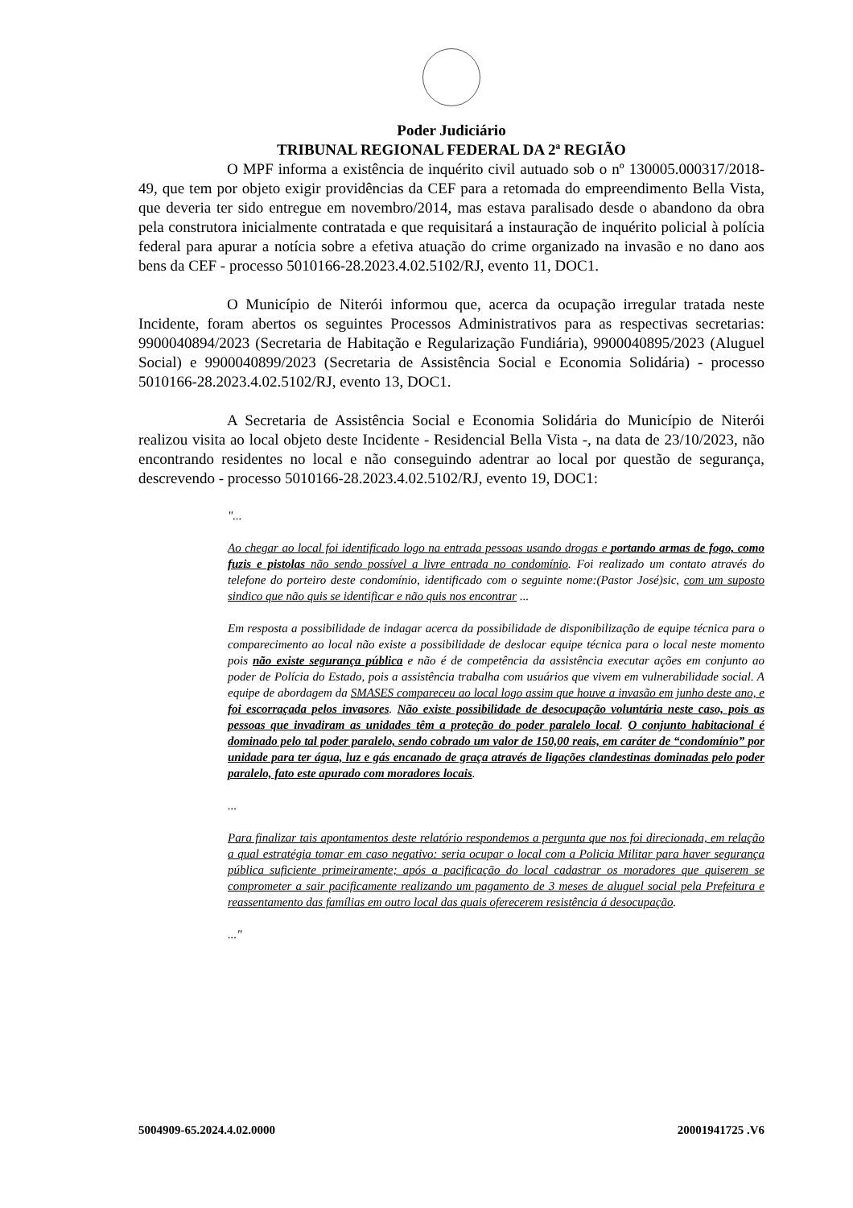Poder Judiciário
TRIBUNAL REGIONAL FEDERAL DA 2ª REGIÃO
O MPF informa a existência de inquérito civil autuado sob o nº 130005.000317/2018-49, que tem por objeto exigir providências da CEF para a retomada do empreendimento Bella Vista, que deveria ter sido entregue em novembro/2014, mas estava paralisado desde o abandono da obra pela construtora inicialmente contratada e que requisitará a instauração de inquérito policial à polícia federal para apurar a notícia sobre a efetiva atuação do crime organizado na invasão e no dano aos bens da CEF - processo 5010166-28.2023.4.02.5102/RJ, evento 11, DOC1.
O Município de Niterói informou que, acerca da ocupação irregular tratada neste Incidente, foram abertos os seguintes Processos Administrativos para as respectivas secretarias: 9900040894/2023 (Secretaria de Habitação e Regularização Fundiária), 9900040895/2023 (Aluguel Social) e 9900040899/2023 (Secretaria de Assistência Social e Economia Solidária) - processo 5010166-28.2023.4.02.5102/RJ, evento 13, DOC1.
A Secretaria de Assistência Social e Economia Solidária do Município de Niterói realizou visita ao local objeto deste Incidente - Residencial Bella Vista -, na data de 23/10/2023, não encontrando residentes no local e não conseguindo adentrar ao local por questão de segurança, descrevendo - processo 5010166-28.2023.4.02.5102/RJ, evento 19, DOC1:
"...
Ao chegar ao local foi identificado logo na entrada pessoas usando drogas e portando armas de fogo, como fuzis e pistolas não sendo possível a livre entrada no condomínio. Foi realizado um contato através do telefone do porteiro deste condomínio, identificado com o seguinte nome:(Pastor José)sic, com um suposto sindico que não quis se identificar e não quis nos encontrar ...
Em resposta a possibilidade de indagar acerca da possibilidade de disponibilização de equipe técnica para o comparecimento ao local não existe a possibilidade de deslocar equipe técnica para o local neste momento pois não existe segurança pública e não é de competência da assistência executar ações em conjunto ao poder de Polícia do Estado, pois a assistência trabalha com usuários que vivem em vulnerabilidade social. A equipe de abordagem da SMASES compareceu ao local logo assim que houve a invasão em junho deste ano, e foi escorraçada pelos invasores. Não existe possibilidade de desocupação voluntária neste caso, pois as pessoas que invadiram as unidades têm a proteção do poder paralelo local. O conjunto habitacional é dominado pelo tal poder paralelo, sendo cobrado um valor de 150,00 reais, em caráter de “condomínio” por unidade para ter água, luz e gás encanado de graça através de ligações clandestinas dominadas pelo poder paralelo, fato este apurado com moradores locais.
...
Para finalizar tais apontamentos deste relatório respondemos a pergunta que nos foi direcionada, em relação a qual estratégia tomar em caso negativo: seria ocupar o local com a Policia Militar para haver segurança pública suficiente primeiramente; após a pacificação do local cadastrar os moradores que quiserem se comprometer a sair pacificamente realizando um pagamento de 3 meses de aluguel social pela Prefeitura e reassentamento das famílias em outro local das quais oferecerem resistência á desocupação.
..."
5004909-65.2024.4.02.0000 20001941725 .V6